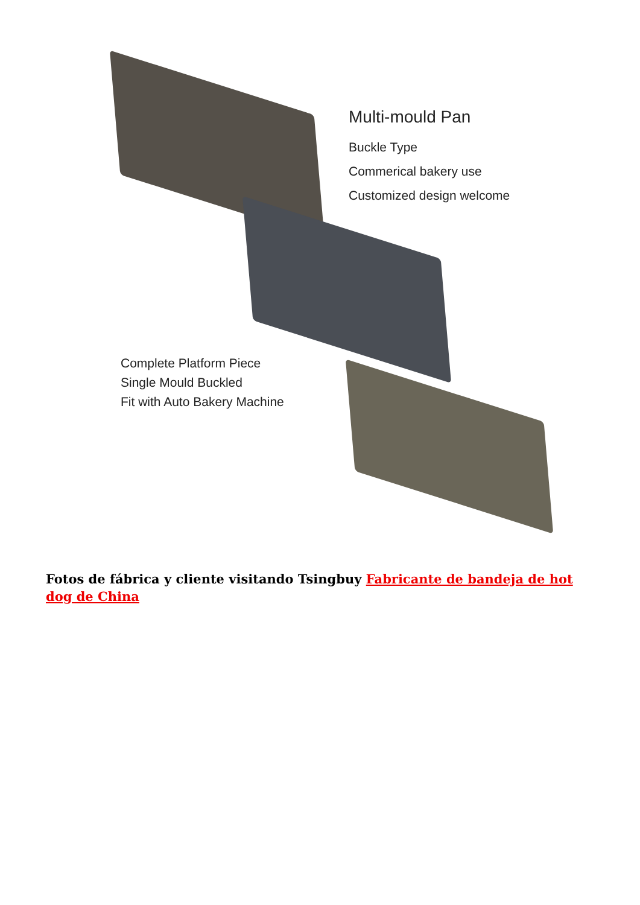Multi-mould Pan
Buckle Type
Commerical bakery use
Customized design welcome
Complete Platform Piece
Single Mould Buckled
Fit with Auto Bakery Machine
Fotos de fábrica y cliente visitando Tsingbuy Fabricante de bandeja de hot dog de China